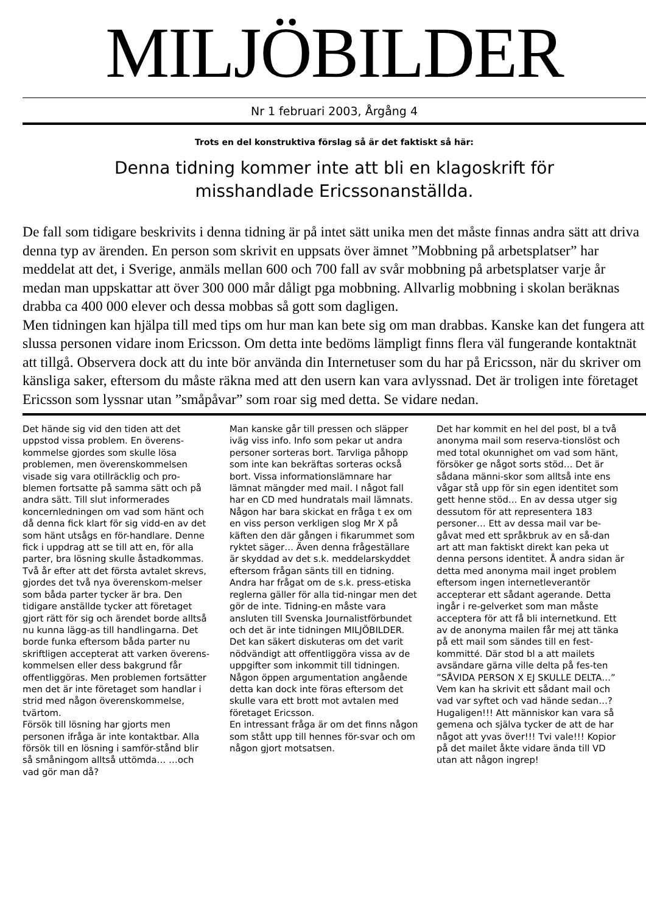MILJÖBILDER
Nr 1 februari 2003, Årgång 4
Trots en del konstruktiva förslag så är det faktiskt så här:
Denna tidning kommer inte att bli en klagoskrift för misshandlade Ericssonanställda.
De fall som tidigare beskrivits i denna tidning är på intet sätt unika men det måste finnas andra sätt att driva denna typ av ärenden. En person som skrivit en uppsats över ämnet ”Mobbning på arbetsplatser” har meddelat att det, i Sverige, anmäls mellan 600 och 700 fall av svår mobbning på arbetsplatser varje år medan man uppskattar att över 300 000 mår dåligt pga mobbning. Allvarlig mobbning i skolan beräknas drabba ca 400 000 elever och dessa mobbas så gott som dagligen.
Men tidningen kan hjälpa till med tips om hur man kan bete sig om man drabbas. Kanske kan det fungera att slussa personen vidare inom Ericsson. Om detta inte bedöms lämpligt finns flera väl fungerande kontaktnät att tillgå. Observera dock att du inte bör använda din Internetuser som du har på Ericsson, när du skriver om känsliga saker, eftersom du måste räkna med att den usern kan vara avlyssnad. Det är troligen inte företaget Ericsson som lyssnar utan ”småpåvar” som roar sig med detta. Se vidare nedan.
Det hände sig vid den tiden att det uppstod vissa problem. En överens-kommelse gjordes som skulle lösa problemen, men överenskommelsen visade sig vara otillräcklig och pro-blemen fortsatte på samma sätt och på andra sätt. Till slut informerades koncernledningen om vad som hänt och då denna fick klart för sig vidd-en av det som hänt utsågs en för-handlare. Denne fick i uppdrag att se till att en, för alla parter, bra lösning skulle åstadkommas. Två år efter att det första avtalet skrevs, gjordes det två nya överenskom-melser som båda parter tycker är bra. Den tidigare anställde tycker att företaget gjort rätt för sig och ärendet borde alltså nu kunna lägg-as till handlingarna. Det borde funka eftersom båda parter nu skriftligen accepterat att varken överens-kommelsen eller dess bakgrund får offentliggöras. Men problemen fortsätter men det är inte företaget som handlar i strid med någon överenskommelse, tvärtom.
Försök till lösning har gjorts men personen ifråga är inte kontaktbar. Alla försök till en lösning i samför-stånd blir så småningom alltså uttömda… …och vad gör man då?
Man kanske går till pressen och släpper iväg viss info. Info som pekar ut andra personer sorteras bort. Tarvliga påhopp som inte kan bekräftas sorteras också bort. Vissa informationslämnare har lämnat mängder med mail. I något fall har en CD med hundratals mail lämnats. Någon har bara skickat en fråga t ex om en viss person verkligen slog Mr X på käften den där gången i fikarummet som ryktet säger… Även denna frågeställare är skyddad av det s.k. meddelarskyddet eftersom frågan sänts till en tidning.
Andra har frågat om de s.k. press-etiska reglerna gäller för alla tid-ningar men det gör de inte. Tidning-en måste vara ansluten till Svenska Journalistförbundet och det är inte tidningen MILJÖBILDER.
Det kan säkert diskuteras om det varit nödvändigt att offentliggöra vissa av de uppgifter som inkommit till tidningen. Någon öppen argumentation angående detta kan dock inte föras eftersom det skulle vara ett brott mot avtalen med företaget Ericsson.
En intressant fråga är om det finns någon som stått upp till hennes för-svar och om någon gjort motsatsen.
Det har kommit en hel del post, bl a två anonyma mail som reserva-tionslöst och med total okunnighet om vad som hänt, försöker ge något sorts stöd… Det är sådana männi-skor som alltså inte ens vågar stå upp för sin egen identitet som gett henne stöd… En av dessa utger sig dessutom för att representera 183 personer… Ett av dessa mail var be-gåvat med ett språkbruk av en så-dan art att man faktiskt direkt kan peka ut denna persons identitet. Å andra sidan är detta med anonyma mail inget problem eftersom ingen internetleverantör accepterar ett sådant agerande. Detta ingår i re-gelverket som man måste acceptera för att få bli internetkund. Ett av de anonyma mailen får mej att tänka på ett mail som sändes till en fest-kommitté. Där stod bl a att mailets avsändare gärna ville delta på fes-ten ”SÅVIDA PERSON X EJ SKULLE DELTA…” Vem kan ha skrivit ett sådant mail och vad var syftet och vad hände sedan…? Hugaligen!!! Att människor kan vara så gemena och själva tycker de att de har något att yvas över!!! Tvi vale!!! Kopior på det mailet åkte vidare ända till VD utan att någon ingrep!